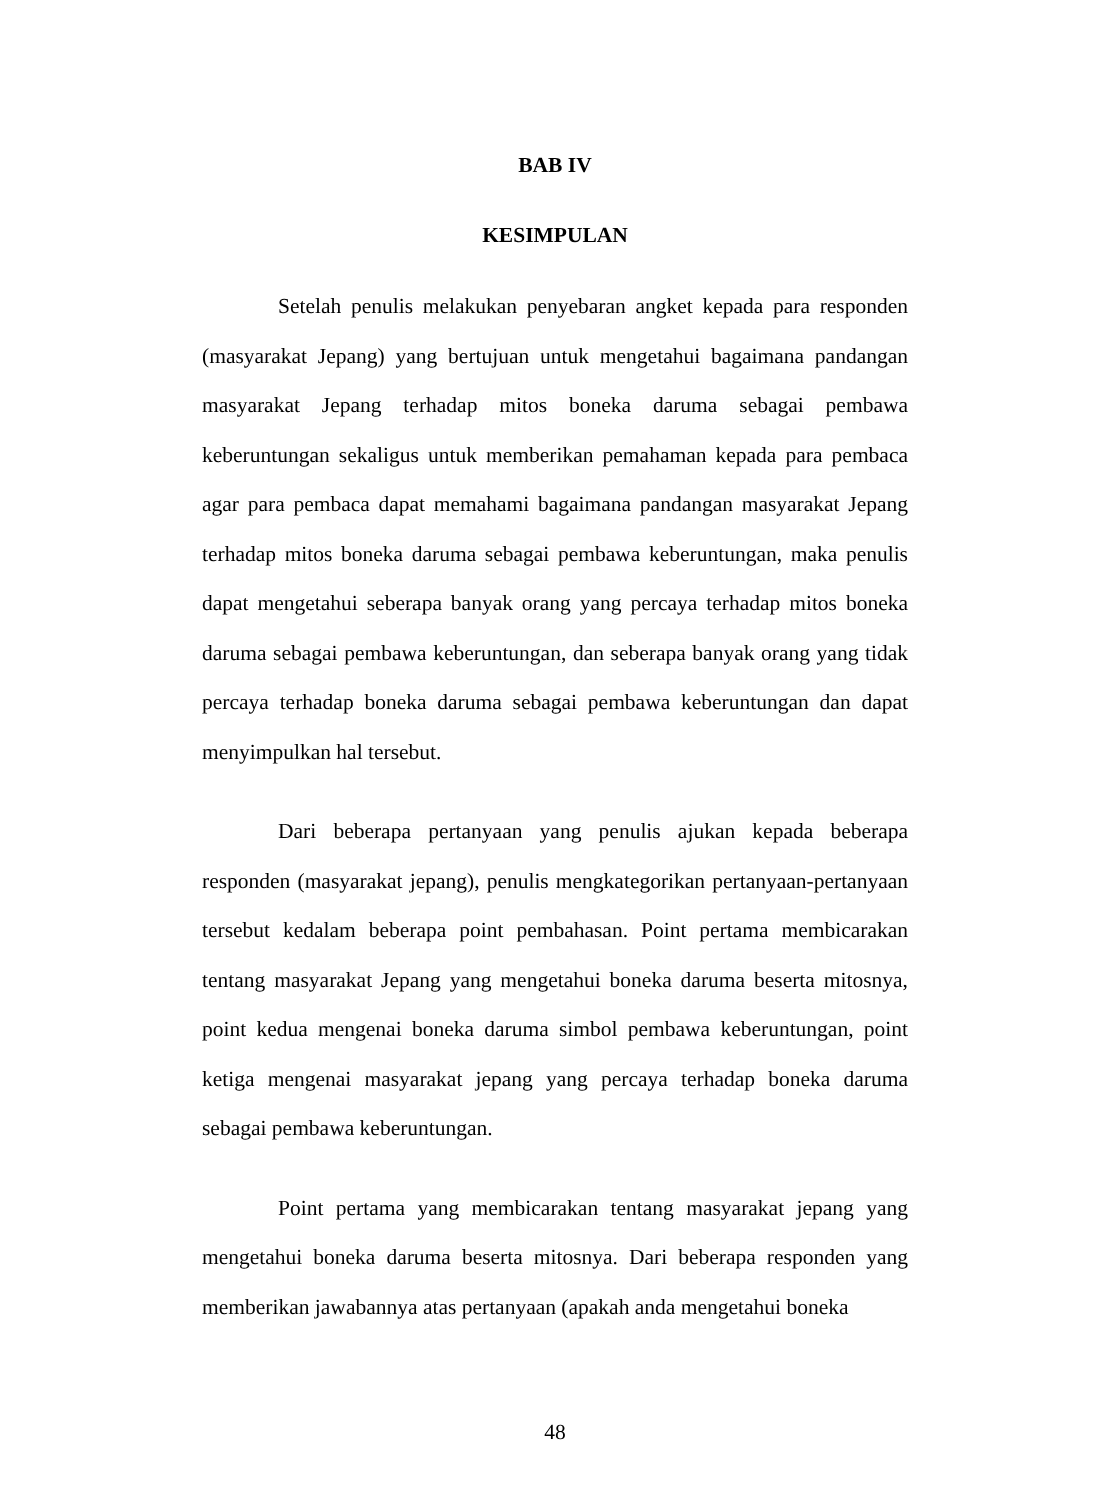BAB IV
KESIMPULAN
Setelah penulis melakukan penyebaran angket kepada para responden (masyarakat Jepang) yang bertujuan untuk mengetahui bagaimana pandangan masyarakat Jepang terhadap mitos boneka daruma sebagai pembawa keberuntungan sekaligus untuk memberikan pemahaman kepada para pembaca agar para pembaca dapat memahami bagaimana pandangan masyarakat Jepang terhadap mitos boneka daruma sebagai pembawa keberuntungan, maka penulis dapat mengetahui seberapa banyak orang yang percaya terhadap mitos boneka daruma sebagai pembawa keberuntungan, dan seberapa banyak orang yang tidak percaya terhadap boneka daruma sebagai pembawa keberuntungan dan dapat menyimpulkan hal tersebut.
Dari beberapa pertanyaan yang penulis ajukan kepada beberapa responden (masyarakat jepang), penulis mengkategorikan pertanyaan-pertanyaan tersebut kedalam beberapa point pembahasan. Point pertama membicarakan tentang masyarakat Jepang yang mengetahui boneka daruma beserta mitosnya, point kedua mengenai boneka daruma simbol pembawa keberuntungan, point ketiga mengenai masyarakat jepang yang percaya terhadap boneka daruma sebagai pembawa keberuntungan.
Point pertama yang membicarakan tentang masyarakat jepang yang mengetahui boneka daruma beserta mitosnya. Dari beberapa responden yang memberikan jawabannya atas pertanyaan (apakah anda mengetahui boneka
48